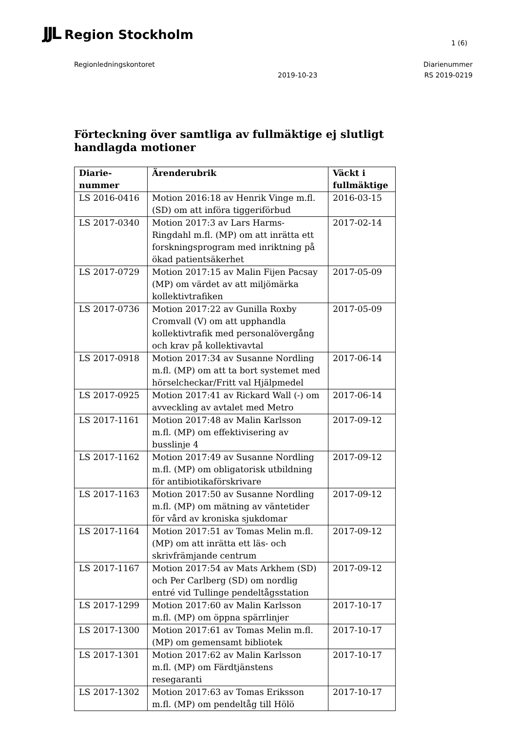JJL Region Stockholm
1 (6)
Regionledningskontoret Diarienummer
2019-10-23 RS 2019-0219
Förteckning över samtliga av fullmäktige ej slutligt handlagda motioner
| Diarie- nummer | Ärenderubrik | Väckt i fullmäktige |
| --- | --- | --- |
| LS 2016-0416 | Motion 2016:18 av Henrik Vinge m.fl. (SD) om att införa tiggeriförbud | 2016-03-15 |
| LS 2017-0340 | Motion 2017:3 av Lars Harms-Ringdahl m.fl. (MP) om att inrätta ett forskningsprogram med inriktning på ökad patientsäkerhet | 2017-02-14 |
| LS 2017-0729 | Motion 2017:15 av Malin Fijen Pacsay (MP) om värdet av att miljömärka kollektivtrafiken | 2017-05-09 |
| LS 2017-0736 | Motion 2017:22 av Gunilla Roxby Cromvall (V) om att upphandla kollektivtrafik med personalövergång och krav på kollektivavtal | 2017-05-09 |
| LS 2017-0918 | Motion 2017:34 av Susanne Nordling m.fl. (MP) om att ta bort systemet med hörselcheckar/Fritt val Hjälpmedel | 2017-06-14 |
| LS 2017-0925 | Motion 2017:41 av Rickard Wall (-) om avveckling av avtalet med Metro | 2017-06-14 |
| LS 2017-1161 | Motion 2017:48 av Malin Karlsson m.fl. (MP) om effektivisering av busslinje 4 | 2017-09-12 |
| LS 2017-1162 | Motion 2017:49 av Susanne Nordling m.fl. (MP) om obligatorisk utbildning för antibiotikaförskrivare | 2017-09-12 |
| LS 2017-1163 | Motion 2017:50 av Susanne Nordling m.fl. (MP) om mätning av väntetider för vård av kroniska sjukdomar | 2017-09-12 |
| LS 2017-1164 | Motion 2017:51 av Tomas Melin m.fl. (MP) om att inrätta ett läs- och skrivfrämjande centrum | 2017-09-12 |
| LS 2017-1167 | Motion 2017:54 av Mats Arkhem (SD) och Per Carlberg (SD) om nordlig entré vid Tullinge pendeltågsstation | 2017-09-12 |
| LS 2017-1299 | Motion 2017:60 av Malin Karlsson m.fl. (MP) om öppna spärrlinjer | 2017-10-17 |
| LS 2017-1300 | Motion 2017:61 av Tomas Melin m.fl. (MP) om gemensamt bibliotek | 2017-10-17 |
| LS 2017-1301 | Motion 2017:62 av Malin Karlsson m.fl. (MP) om Färdtjänstens resegaranti | 2017-10-17 |
| LS 2017-1302 | Motion 2017:63 av Tomas Eriksson m.fl. (MP) om pendeltåg till Hölö | 2017-10-17 |